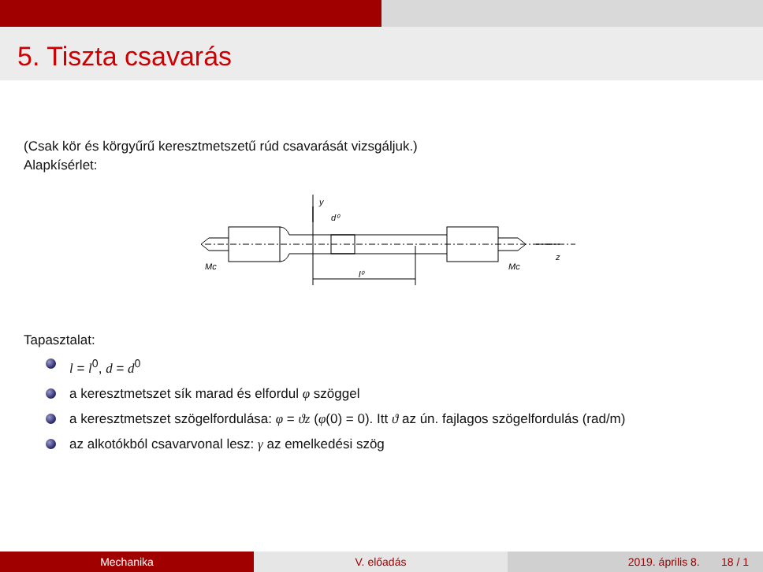5. Tiszta csavarás
(Csak kör és körgyűrű keresztmetszetű rúd csavarását vizsgáljuk.)
Alapkísérlet:
y
d⁰
l⁰
Mc
Mc
z
Tapasztalat:
l = l<sup>0</sup>, d = d<sup>0</sup>
a keresztmetszet sík marad és elfordul φ szöggel
a keresztmetszet szögelfordulása: φ = ϑz (φ(0) = 0). Itt ϑ az ún. fajlagos szögelfordulás (rad/m)
az alkotókból csavarvonal lesz: γ az emelkedési szög
Mechanika V. előadás 2019. április 8. 18 / 1